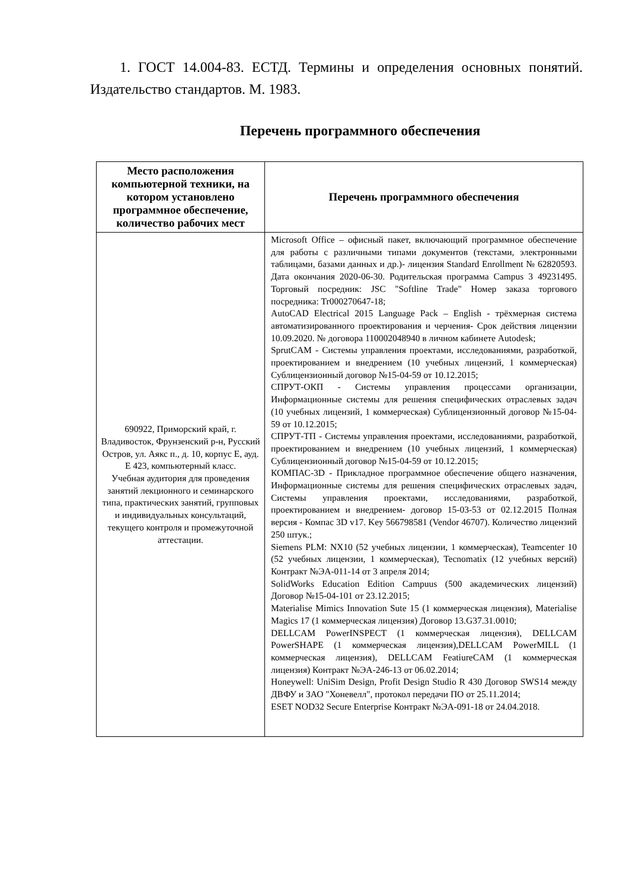1. ГОСТ 14.004-83. ЕСТД. Термины и определения основных понятий. Издательство стандартов. М. 1983.
Перечень программного обеспечения
| Место расположения компьютерной техники, на котором установлено программное обеспечение, количество рабочих мест | Перечень программного обеспечения |
| --- | --- |
| 690922, Приморский край, г. Владивосток, Фрунзенский р-н, Русский Остров, ул. Аякс п., д. 10, корпус Е, ауд. Е 423, компьютерный класс. Учебная аудитория для проведения занятий лекционного и семинарского типа, практических занятий, групповых и индивидуальных консультаций, текущего контроля и промежуточной аттестации. | Microsoft Office – офисный пакет, включающий программное обеспечение для работы с различными типами документов (текстами, электронными таблицами, базами данных и др.)- лицензия Standard Enrollment № 62820593. Дата окончания 2020-06-30. Родительская программа Campus 3 49231495. Торговый посредник: JSC "Softline Trade" Номер заказа торгового посредника: Tr000270647-18; AutoCAD Electrical 2015 Language Pack – English - трёхмерная система автоматизированного проектирования и черчения- Срок действия лицензии 10.09.2020. № договора 110002048940 в личном кабинете Autodesk; SprutCAM - Системы управления проектами, исследованиями, разработкой, проектированием и внедрением (10 учебных лицензий, 1 коммерческая) Сублицензионный договор №15-04-59 от 10.12.2015; СПРУТ-ОКП - Системы управления процессами организации, Информационные системы для решения специфических отраслевых задач (10 учебных лицензий, 1 коммерческая) Сублицензионный договор №15-04-59 от 10.12.2015; СПРУТ-ТП - Системы управления проектами, исследованиями, разработкой, проектированием и внедрением (10 учебных лицензий, 1 коммерческая) Сублицензионный договор №15-04-59 от 10.12.2015; КОМПАС-3D - Прикладное программное обеспечение общего назначения, Информационные системы для решения специфических отраслевых задач, Системы управления проектами, исследованиями, разработкой, проектированием и внедрением- договор 15-03-53 от 02.12.2015 Полная версия - Компас 3D v17. Key 566798581 (Vendor 46707). Количество лицензий 250 штук.; Siemens PLM: NX10 (52 учебных лицензии, 1 коммерческая), Teamcenter 10 (52 учебных лицензии, 1 коммерческая), Tecnomatix (12 учебных версий) Контракт №ЭА-011-14 от 3 апреля 2014; SolidWorks Education Edition Campuus (500 академических лицензий) Договор №15-04-101 от 23.12.2015; Materialise Mimics Innovation Sute 15 (1 коммерческая лицензия), Materialise Magics 17 (1 коммерческая лицензия) Договор 13.G37.31.0010; DELLCAM PowerINSPECT (1 коммерческая лицензия), DELLCAM PowerSHAPE (1 коммерческая лицензия),DELLCAM PowerMILL (1 коммерческая лицензия), DELLCAM FeatiureCAM (1 коммерческая лицензия) Контракт №ЭА-246-13 от 06.02.2014; Honeywell: UniSim Design, Profit Design Studio R 430 Договор SWS14 между ДВФУ и ЗАО "Хоневелл", протокол передачи ПО от 25.11.2014; ESET NOD32 Secure Enterprise Контракт №ЭА-091-18 от 24.04.2018. |